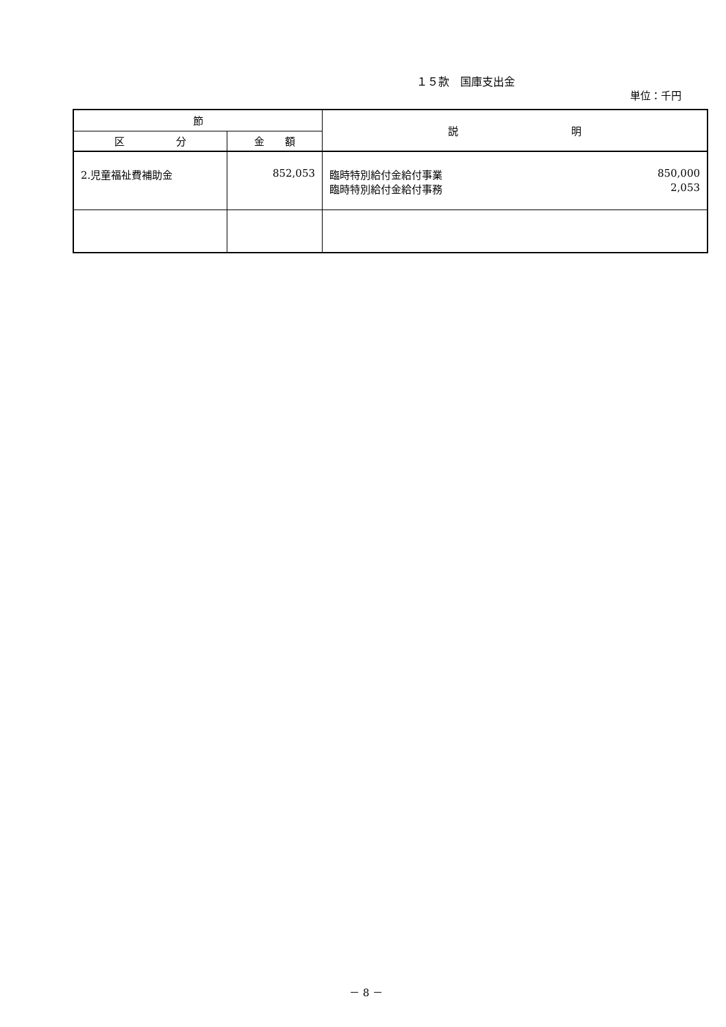１５款　国庫支出金
単位：千円
| 節 | | 説 明 |
| --- | --- | --- |
| 区 分 | 金 額 | |
| 2.児童福祉費補助金 | 852,053 | 臨時特別給付金給付事業 850,000 臨時特別給付金給付事務 2,053 |
－ 8 －